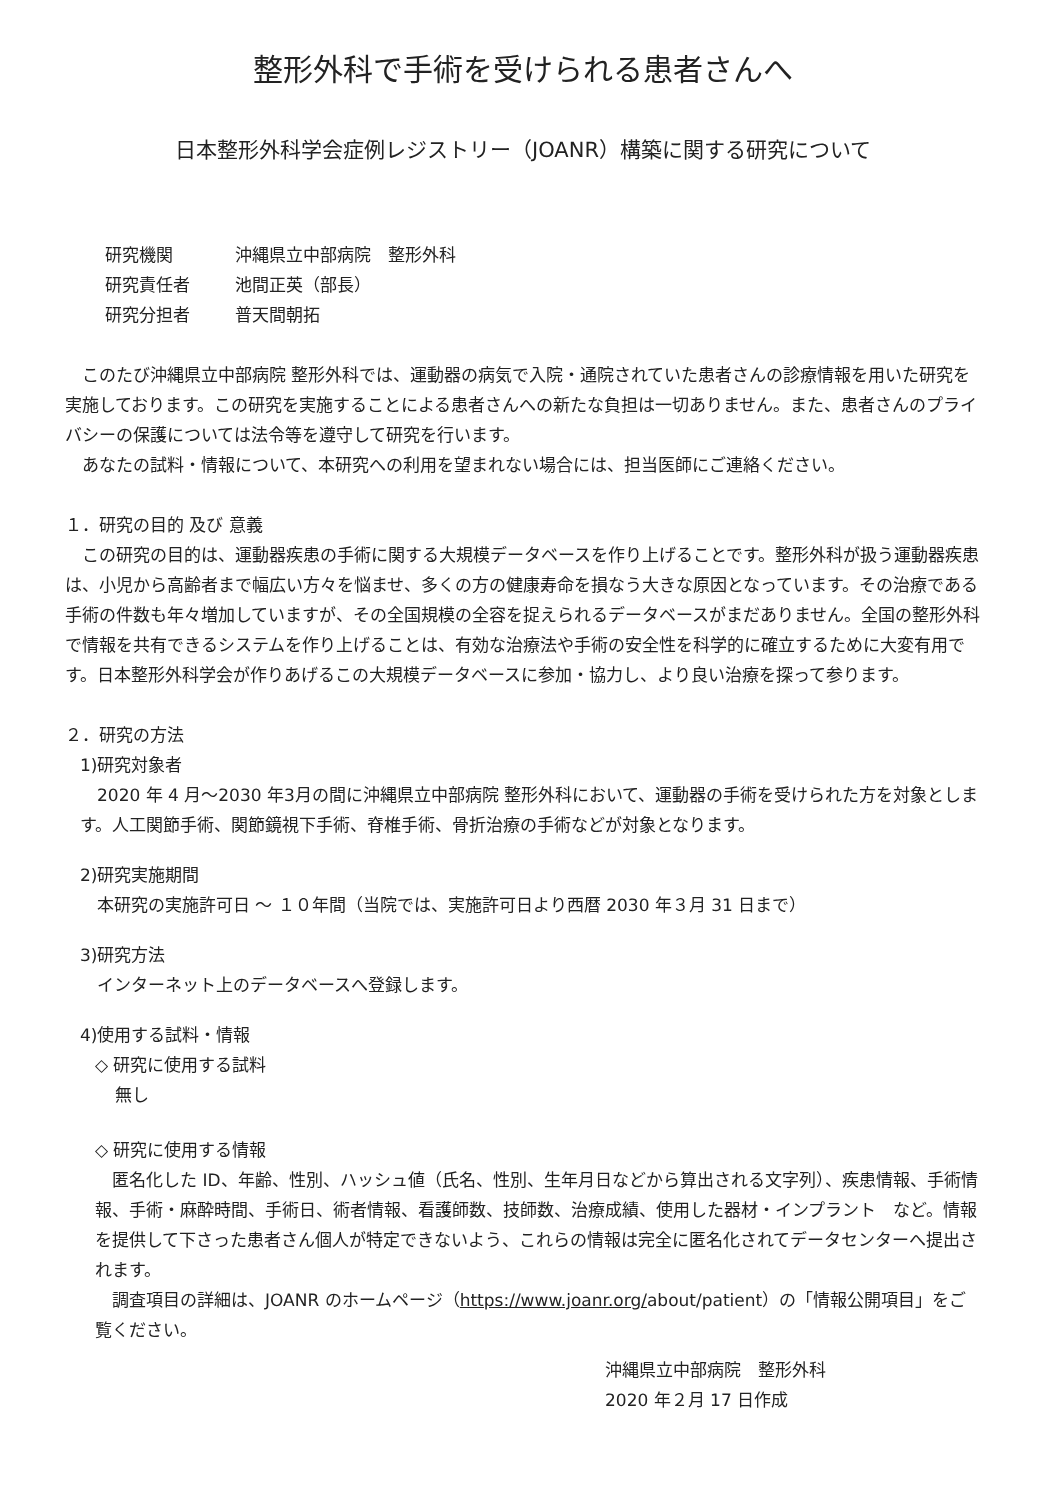整形外科で手術を受けられる患者さんへ
日本整形外科学会症例レジストリー（JOANR）構築に関する研究について
研究機関 沖縄県立中部病院　整形外科
研究責任者 池間正英（部長）
研究分担者 普天間朝拓
このたび沖縄県立中部病院 整形外科では、運動器の病気で入院・通院されていた患者さんの診療情報を用いた研究を実施しております。この研究を実施することによる患者さんへの新たな負担は一切ありません。また、患者さんのプライバシーの保護については法令等を遵守して研究を行います。
あなたの試料・情報について、本研究への利用を望まれない場合には、担当医師にご連絡ください。
１．研究の目的 及び 意義
この研究の目的は、運動器疾患の手術に関する大規模データベースを作り上げることです。整形外科が扱う運動器疾患は、小児から高齢者まで幅広い方々を悩ませ、多くの方の健康寿命を損なう大きな原因となっています。その治療である手術の件数も年々増加していますが、その全国規模の全容を捉えられるデータベースがまだありません。全国の整形外科で情報を共有できるシステムを作り上げることは、有効な治療法や手術の安全性を科学的に確立するために大変有用です。日本整形外科学会が作りあげるこの大規模データベースに参加・協力し、より良い治療を探って参ります。
２．研究の方法
1)研究対象者
2020 年 4 月～2030 年3月の間に沖縄県立中部病院 整形外科において、運動器の手術を受けられた方を対象とします。人工関節手術、関節鏡視下手術、脊椎手術、骨折治療の手術などが対象となります。
2)研究実施期間
本研究の実施許可日 ～ １０年間（当院では、実施許可日より西暦 2030 年３月 31 日まで）
3)研究方法
インターネット上のデータベースへ登録します。
4)使用する試料・情報
◇ 研究に使用する試料
無し
◇ 研究に使用する情報
匿名化した ID、年齢、性別、ハッシュ値（氏名、性別、生年月日などから算出される文字列）、疾患情報、手術情報、手術・麻酔時間、手術日、術者情報、看護師数、技師数、治療成績、使用した器材・インプラント　など。情報を提供して下さった患者さん個人が特定できないよう、これらの情報は完全に匿名化されてデータセンターへ提出されます。
調査項目の詳細は、JOANR のホームページ（https://www.joanr.org/about/patient）の「情報公開項目」をご覧ください。
沖縄県立中部病院　整形外科
2020 年２月 17 日作成